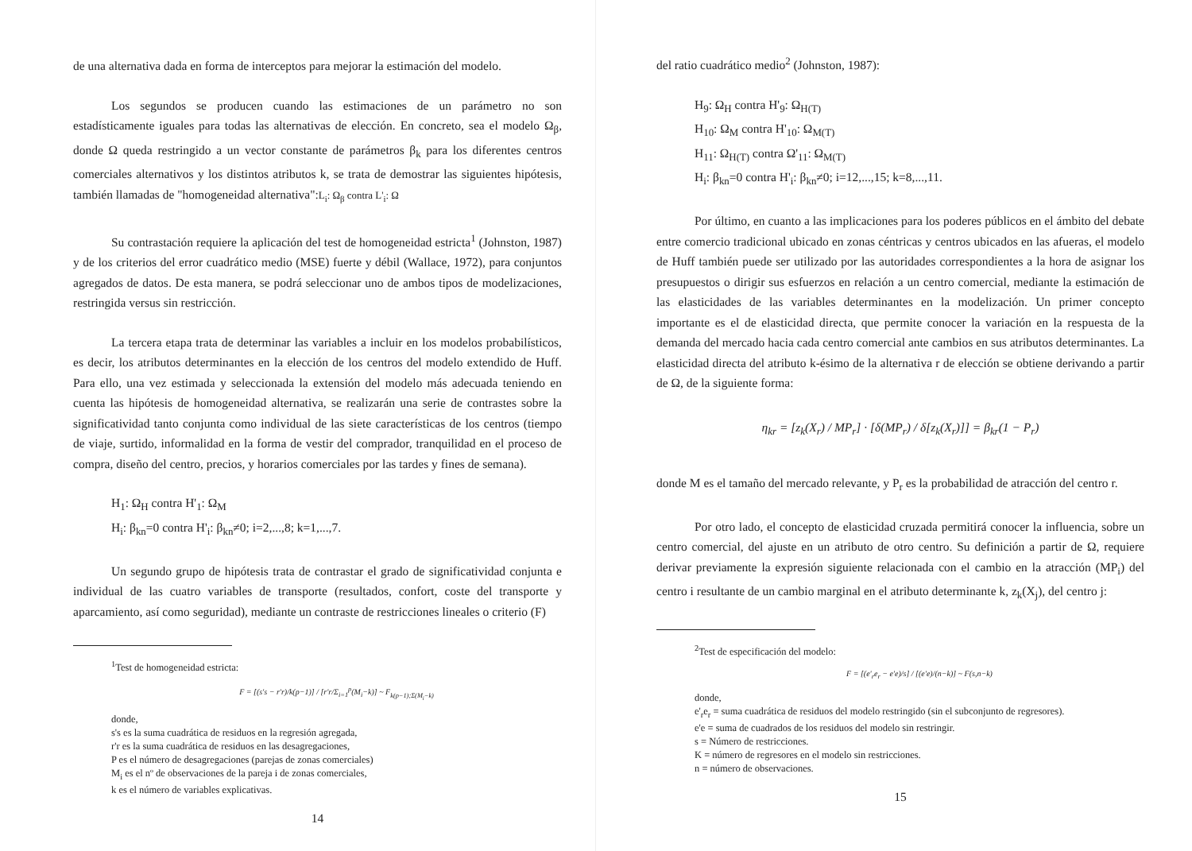de una alternativa dada en forma de interceptos para mejorar la estimación del modelo.
Los segundos se producen cuando las estimaciones de un parámetro no son estadísticamente iguales para todas las alternativas de elección. En concreto, sea el modelo Ω<sub>β</sub>, donde Ω queda restringido a un vector constante de parámetros β<sub>k</sub> para los diferentes centros comerciales alternativos y los distintos atributos k, se trata de demostrar las siguientes hipótesis, también llamadas de "homogeneidad alternativa":L<sub>i</sub>: Ω<sub>β</sub> contra L'<sub>i</sub>: Ω
Su contrastación requiere la aplicación del test de homogeneidad estricta<sup>1</sup> (Johnston, 1987) y de los criterios del error cuadrático medio (MSE) fuerte y débil (Wallace, 1972), para conjuntos agregados de datos. De esta manera, se podrá seleccionar uno de ambos tipos de modelizaciones, restringida versus sin restricción.
La tercera etapa trata de determinar las variables a incluir en los modelos probabilísticos, es decir, los atributos determinantes en la elección de los centros del modelo extendido de Huff. Para ello, una vez estimada y seleccionada la extensión del modelo más adecuada teniendo en cuenta las hipótesis de homogeneidad alternativa, se realizarán una serie de contrastes sobre la significatividad tanto conjunta como individual de las siete características de los centros (tiempo de viaje, surtido, informalidad en la forma de vestir del comprador, tranquilidad en el proceso de compra, diseño del centro, precios, y horarios comerciales por las tardes y fines de semana).
H<sub>1</sub>: Ω<sub>H</sub> contra H'<sub>1</sub>: Ω<sub>M</sub>
H<sub>i</sub>: β<sub>kn</sub>=0 contra H'<sub>i</sub>: β<sub>kn</sub>≠0; i=2,...,8; k=1,...,7.
Un segundo grupo de hipótesis trata de contrastar el grado de significatividad conjunta e individual de las cuatro variables de transporte (resultados, confort, coste del transporte y aparcamiento, así como seguridad), mediante un contraste de restricciones lineales o criterio (F)
<sup>1</sup> Test de homogeneidad estricta:
F = [(s's − r'r)/k(p−1)] / [r'r/Σ<sub>i=1</sub><sup>p</sup>(M<sub>i</sub>−k)] ~ F<sub>k(p−1);Σ(M<sub>i</sub>−k)</sub>
donde,
s's es la suma cuadrática de residuos en la regresión agregada,
r'r es la suma cuadrática de residuos en las desagregaciones,
P es el número de desagregaciones (parejas de zonas comerciales)
M<sub>i</sub> es el nº de observaciones de la pareja i de zonas comerciales,
k es el número de variables explicativas.
14
del ratio cuadrático medio<sup>2</sup> (Johnston, 1987):
H<sub>9</sub>: Ω<sub>H</sub> contra H'<sub>9</sub>: Ω<sub>H(T)</sub>
H<sub>10</sub>: Ω<sub>M</sub> contra H'<sub>10</sub>: Ω<sub>M(T)</sub>
H<sub>11</sub>: Ω<sub>H(T)</sub> contra Ω'<sub>11</sub>: Ω<sub>M(T)</sub>
H<sub>i</sub>: β<sub>kn</sub>=0 contra H'<sub>i</sub>: β<sub>kn</sub>≠0; i=12,...,15; k=8,...,11.
Por último, en cuanto a las implicaciones para los poderes públicos en el ámbito del debate entre comercio tradicional ubicado en zonas céntricas y centros ubicados en las afueras, el modelo de Huff también puede ser utilizado por las autoridades correspondientes a la hora de asignar los presupuestos o dirigir sus esfuerzos en relación a un centro comercial, mediante la estimación de las elasticidades de las variables determinantes en la modelización. Un primer concepto importante es el de elasticidad directa, que permite conocer la variación en la respuesta de la demanda del mercado hacia cada centro comercial ante cambios en sus atributos determinantes. La elasticidad directa del atributo k-ésimo de la alternativa r de elección se obtiene derivando a partir de Ω, de la siguiente forma:
η<sub>kr</sub> = [z<sub>k</sub>(X<sub>r</sub>) / MP<sub>r</sub>] · [δ(MP<sub>r</sub>) / δ[z<sub>k</sub>(X<sub>r</sub>)]] = β<sub>kr</sub>(1 − P<sub>r</sub>)
donde M es el tamaño del mercado relevante, y P<sub>r</sub> es la probabilidad de atracción del centro r.
Por otro lado, el concepto de elasticidad cruzada permitirá conocer la influencia, sobre un centro comercial, del ajuste en un atributo de otro centro. Su definición a partir de Ω, requiere derivar previamente la expresión siguiente relacionada con el cambio en la atracción (MP<sub>i</sub>) del centro i resultante de un cambio marginal en el atributo determinante k, z<sub>k</sub>(X<sub>j</sub>), del centro j:
<sup>2</sup> Test de especificación del modelo:
F = [(e'<sub>r</sub>e<sub>r</sub> − e'e)/s] / [(e'e)/(n−k)] ~ F(s,n−k)
donde,
e'<sub>r</sub>e<sub>r</sub> = suma cuadrática de residuos del modelo restringido (sin el subconjunto de regresores).
e'e = suma de cuadrados de los residuos del modelo sin restringir.
s = Número de restricciones.
K = número de regresores en el modelo sin restricciones.
n = número de observaciones.
15